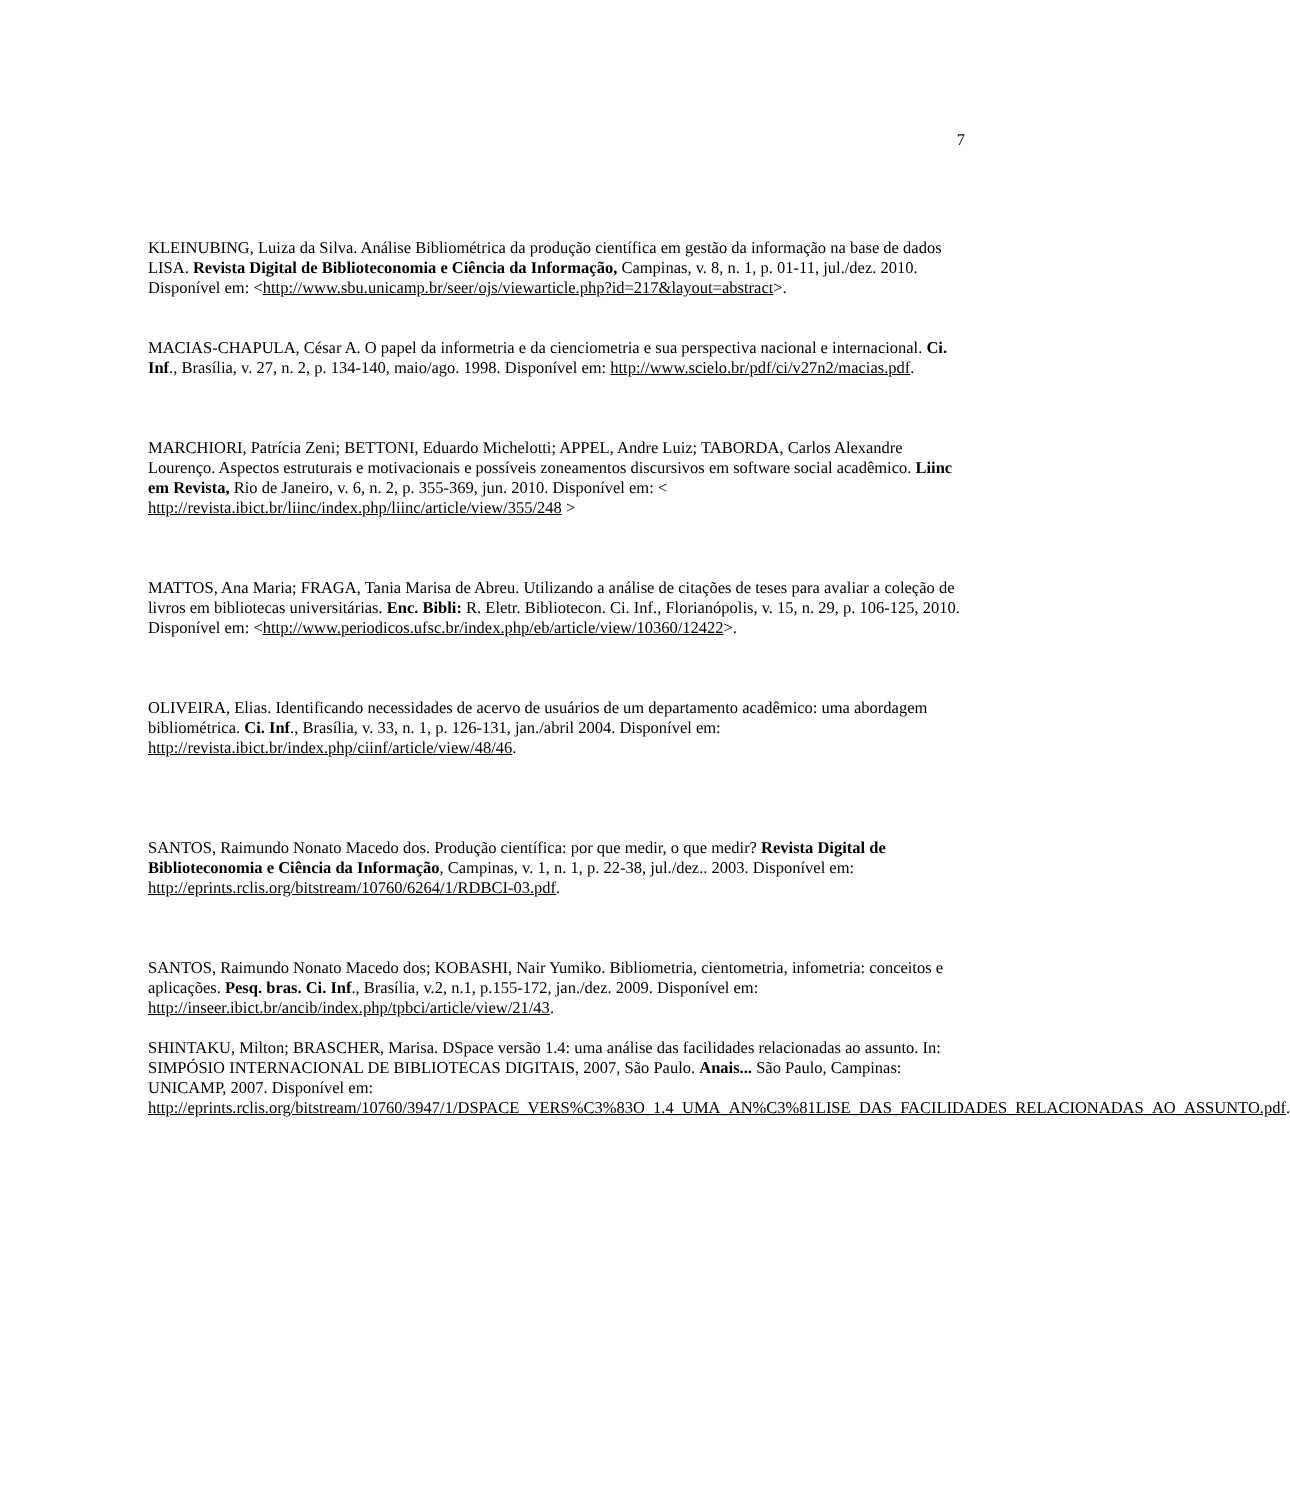7
KLEINUBING, Luiza da Silva. Análise Bibliométrica da produção científica em gestão da informação na base de dados LISA. Revista Digital de Biblioteconomia e Ciência da Informação, Campinas, v. 8, n. 1, p. 01-11, jul./dez. 2010. Disponível em: <http://www.sbu.unicamp.br/seer/ojs/viewarticle.php?id=217&layout=abstract>.
MACIAS-CHAPULA, César A. O papel da informetria e da cienciometria e sua perspectiva nacional e internacional. Ci. Inf., Brasília, v. 27, n. 2, p. 134-140, maio/ago. 1998. Disponível em: http://www.scielo.br/pdf/ci/v27n2/macias.pdf.
MARCHIORI, Patrícia Zeni; BETTONI, Eduardo Michelotti; APPEL, Andre Luiz; TABORDA, Carlos Alexandre Lourenço. Aspectos estruturais e motivacionais e possíveis zoneamentos discursivos em software social acadêmico. Liinc em Revista, Rio de Janeiro, v. 6, n. 2, p. 355-369, jun. 2010. Disponível em: < http://revista.ibict.br/liinc/index.php/liinc/article/view/355/248 >
MATTOS, Ana Maria; FRAGA, Tania Marisa de Abreu. Utilizando a análise de citações de teses para avaliar a coleção de livros em bibliotecas universitárias. Enc. Bibli: R. Eletr. Bibliotecon. Ci. Inf., Florianópolis, v. 15, n. 29, p. 106-125, 2010. Disponível em: <http://www.periodicos.ufsc.br/index.php/eb/article/view/10360/12422>.
OLIVEIRA, Elias. Identificando necessidades de acervo de usuários de um departamento acadêmico: uma abordagem bibliométrica. Ci. Inf., Brasília, v. 33, n. 1, p. 126-131, jan./abril 2004. Disponível em: http://revista.ibict.br/index.php/ciinf/article/view/48/46.
SANTOS, Raimundo Nonato Macedo dos. Produção científica: por que medir, o que medir? Revista Digital de Biblioteconomia e Ciência da Informação, Campinas, v. 1, n. 1, p. 22-38, jul./dez.. 2003. Disponível em: http://eprints.rclis.org/bitstream/10760/6264/1/RDBCI-03.pdf.
SANTOS, Raimundo Nonato Macedo dos; KOBASHI, Nair Yumiko. Bibliometria, cientometria, infometria: conceitos e aplicações. Pesq. bras. Ci. Inf., Brasília, v.2, n.1, p.155-172, jan./dez. 2009. Disponível em: http://inseer.ibict.br/ancib/index.php/tpbci/article/view/21/43.
SHINTAKU, Milton; BRASCHER, Marisa. DSpace versão 1.4: uma análise das facilidades relacionadas ao assunto. In: SIMPÓSIO INTERNACIONAL DE BIBLIOTECAS DIGITAIS, 2007, São Paulo. Anais... São Paulo, Campinas: UNICAMP, 2007. Disponível em: http://eprints.rclis.org/bitstream/10760/3947/1/DSPACE_VERS%C3%83O_1.4_UMA_AN%C3%81LISE_DAS_FACILIDADES_RELACIONADAS_AO_ASSUNTO.pdf.